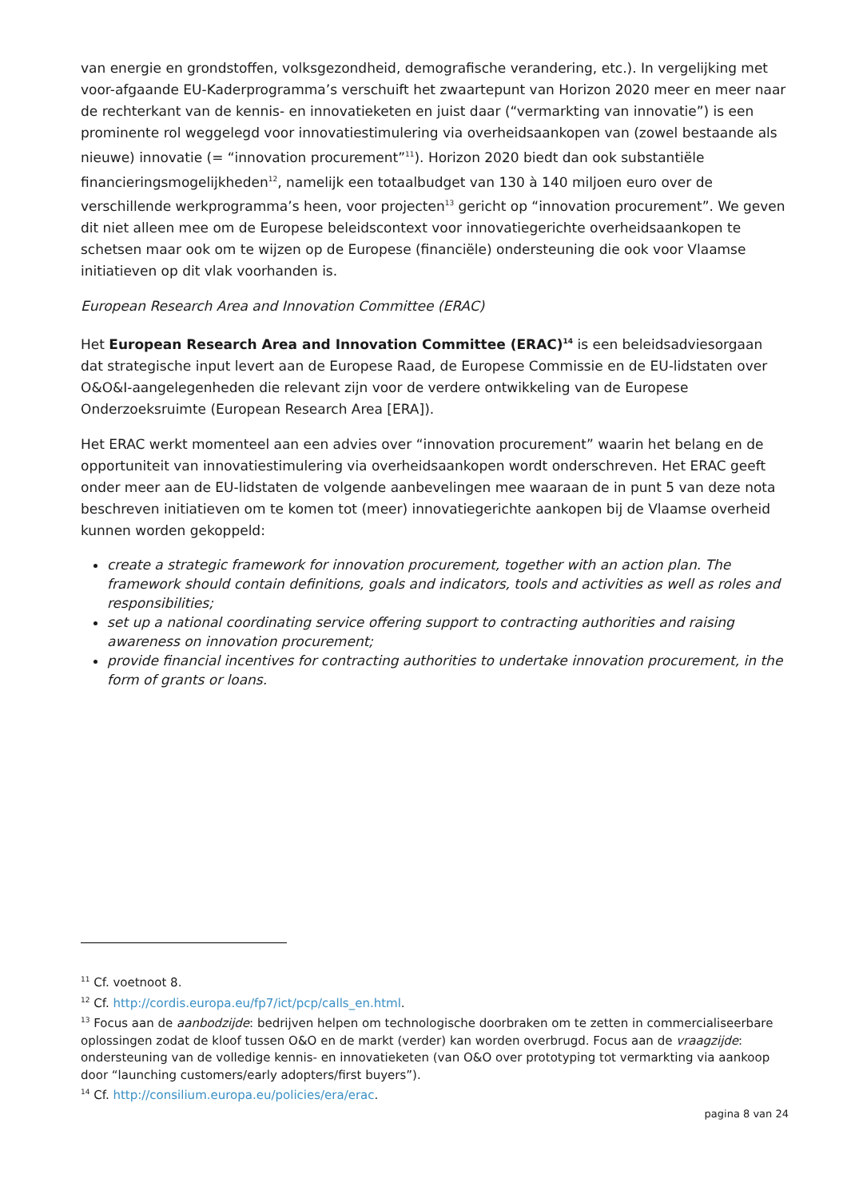van energie en grondstoffen, volksgezondheid, demografische verandering, etc.). In vergelijking met voor-afgaande EU-Kaderprogramma’s verschuift het zwaartepunt van Horizon 2020 meer en meer naar de rechterkant van de kennis- en innovatieketen en juist daar (“vermarkting van innovatie”) is een prominente rol weggelegd voor innovatiestimulering via overheidsaankopen van (zowel bestaande als nieuwe) innovatie (= “innovation procurement”<sup>11</sup>). Horizon 2020 biedt dan ook substantiële financieringsmogelijkheden<sup>12</sup>, namelijk een totaalbudget van 130 à 140 miljoen euro over de verschillende werkprogramma’s heen, voor projecten<sup>13</sup> gericht op “innovation procurement”. We geven dit niet alleen mee om de Europese beleidscontext voor innovatiegerichte overheidsaankopen te schetsen maar ook om te wijzen op de Europese (financiële) ondersteuning die ook voor Vlaamse initiatieven op dit vlak voorhanden is.
European Research Area and Innovation Committee (ERAC)
Het European Research Area and Innovation Committee (ERAC)<sup>14</sup> is een beleidsadviesorgaan dat strategische input levert aan de Europese Raad, de Europese Commissie en de EU-lidstaten over O&O&I-aangelegenheden die relevant zijn voor de verdere ontwikkeling van de Europese Onderzoeksruimte (European Research Area [ERA]).
Het ERAC werkt momenteel aan een advies over “innovation procurement” waarin het belang en de opportuniteit van innovatiestimulering via overheidsaankopen wordt onderschreven. Het ERAC geeft onder meer aan de EU-lidstaten de volgende aanbevelingen mee waaraan de in punt 5 van deze nota beschreven initiatieven om te komen tot (meer) innovatiegerichte aankopen bij de Vlaamse overheid kunnen worden gekoppeld:
create a strategic framework for innovation procurement, together with an action plan. The framework should contain definitions, goals and indicators, tools and activities as well as roles and responsibilities;
set up a national coordinating service offering support to contracting authorities and raising awareness on innovation procurement;
provide financial incentives for contracting authorities to undertake innovation procurement, in the form of grants or loans.
<sup>11</sup> Cf. voetnoot 8.
<sup>12</sup> Cf. http://cordis.europa.eu/fp7/ict/pcp/calls_en.html.
<sup>13</sup> Focus aan de aanbodzijde: bedrijven helpen om technologische doorbraken om te zetten in commercialiseerbare oplossingen zodat de kloof tussen O&O en de markt (verder) kan worden overbrugd. Focus aan de vraagzijde: ondersteuning van de volledige kennis- en innovatieketen (van O&O over prototyping tot vermarkting via aankoop door “launching customers/early adopters/first buyers”).
<sup>14</sup> Cf. http://consilium.europa.eu/policies/era/erac.
pagina 8 van 24